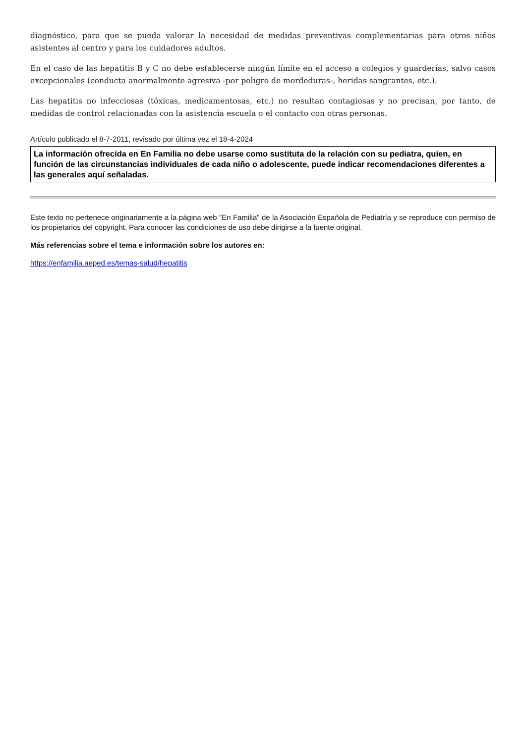diagnóstico, para que se pueda valorar la necesidad de medidas preventivas complementarias para otros niños asistentes al centro y para los cuidadores adultos.
En el caso de las hepatitis B y C no debe establecerse ningún límite en el acceso a colegios y guarderías, salvo casos excepcionales (conducta anormalmente agresiva -por peligro de mordeduras-, heridas sangrantes, etc.).
Las hepatitis no infecciosas (tóxicas, medicamentosas, etc.) no resultan contagiosas y no precisan, por tanto, de medidas de control relacionadas con la asistencia escuela o el contacto con otras personas.
Artículo publicado el 8-7-2011, revisado por última vez el 18-4-2024
La información ofrecida en En Familia no debe usarse como sustituta de la relación con su pediatra, quien, en función de las circunstancias individuales de cada niño o adolescente, puede indicar recomendaciones diferentes a las generales aquí señaladas.
Este texto no pertenece originariamente a la página web "En Familia" de la Asociación Española de Pediatría y se reproduce con permiso de los propietarios del copyright. Para conocer las condiciones de uso debe dirigirse a la fuente original.
Más referencias sobre el tema e información sobre los autores en:
https://enfamilia.aeped.es/temas-salud/hepatitis